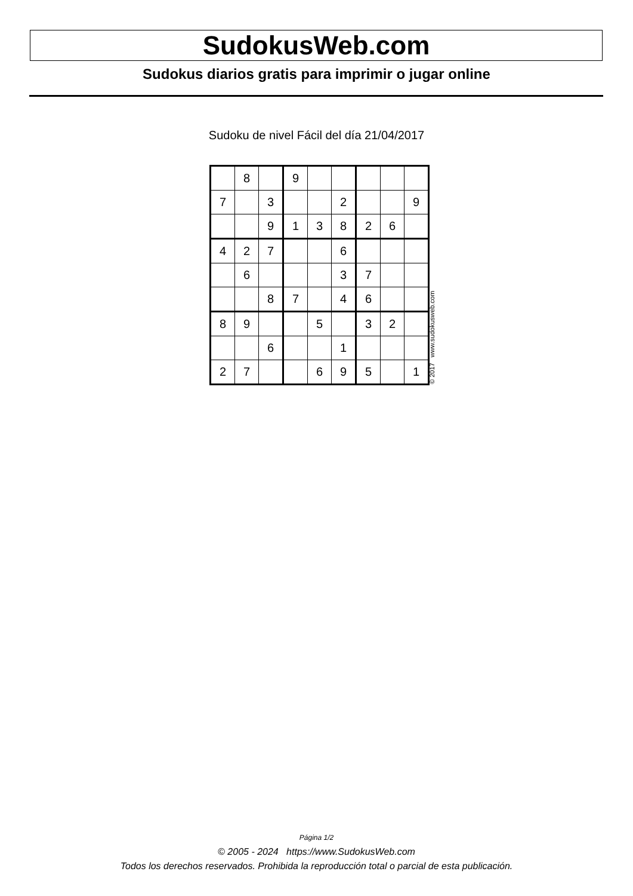SudokusWeb.com
Sudokus diarios gratis para imprimir o jugar online
Sudoku de nivel Fácil del día 21/04/2017
| | 8 | | 9 | | | | | |
| 7 | | 3 | | | 2 | | | 9 |
| | | 9 | 1 | 3 | 8 | 2 | 6 | |
| 4 | 2 | 7 | | | 6 | | | |
| | 6 | | | | 3 | 7 | | |
| | | 8 | 7 | | 4 | 6 | | |
| 8 | 9 | | | 5 | | 3 | 2 | |
| | | 6 | | | 1 | | | |
| 2 | 7 | | | 6 | 9 | 5 | | 1 |
© 2017 www.sudokusweb.com
Página 1/2
© 2005 - 2024 https://www.SudokusWeb.com
Todos los derechos reservados. Prohibida la reproducción total o parcial de esta publicación.